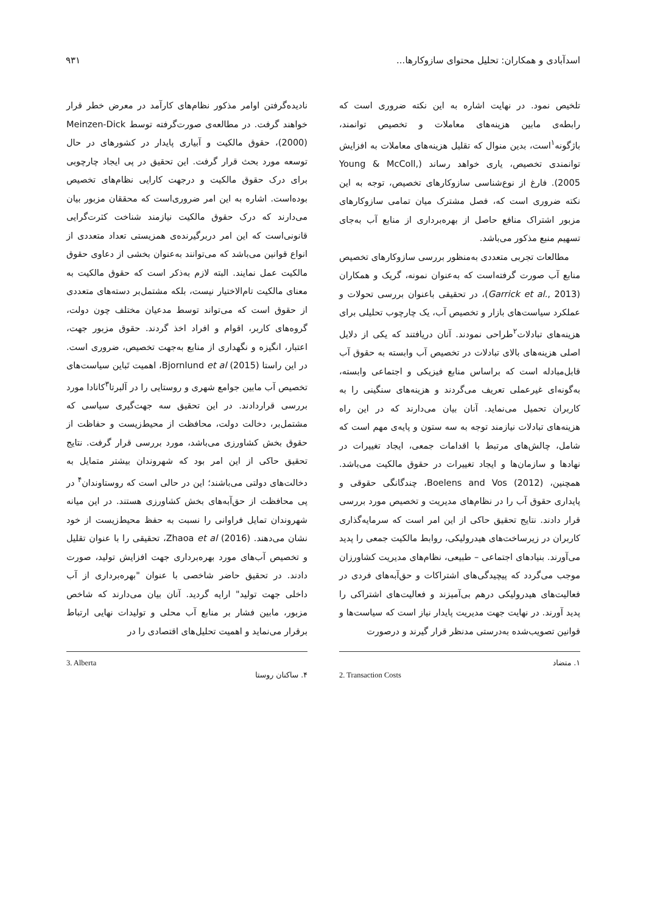اسدآبادی و همکاران: تحلیل محتوای سازوکارها... ۹۳۱
تلخیص نمود. در نهایت اشاره به این نکته ضروری است که رابطه‌ی مابین هزینه‌های معاملات و تخصیص توانمند، باژگونه<sup>۱</sup>است، بدین منوال که تقلیل هزینه‌های معاملات به افزایش توانمندی تخصیص، یاری خواهد رساند (Young & McColl, 2005). فارغ از نوع‌شناسی سازوکارهای تخصیص، توجه به این نکته ضروری است که، فصل مشترک میان تمامی سازوکارهای مزبور اشتراک منافع حاصل از بهره‌برداری از منابع آب به‌جای تسهیم منبع مذکور می‌باشد.
مطالعات تجربی متعددی به‌منظور بررسی سازوکارهای تخصیص منابع آب صورت گرفته‌است که به‌عنوان نمونه، گریک و همکاران (Garrick et al., 2013)، در تحقیقی باعنوان بررسی تحولات و عملکرد سیاست‌های بازار و تخصیص آب، یک چارچوب تحلیلی برای هزینه‌های تبادلات<sup>۲</sup>طراحی نمودند. آنان دریافتند که یکی از دلایل اصلی هزینه‌های بالای تبادلات در تخصیص آب وابسته به حقوق آب قابل‌مبادله است که براساس منابع فیزیکی و اجتماعی وابسته، به‌گونه‌ای غیرعملی تعریف می‌گردند و هزینه‌های سنگینی را به کاربران تحمیل می‌نماید. آنان بیان می‌دارند که در این راه هزینه‌های تبادلات نیازمند توجه به سه ستون و پایه‌ی مهم است که شامل، چالش‌های مرتبط با اقدامات جمعی، ایجاد تغییرات در نهادها و سازمان‌ها و ایجاد تغییرات در حقوق مالکیت می‌باشد. همچنین، Boelens and Vos (2012)، چندگانگی حقوقی و پایداری حقوق آب را در نظام‌های مدیریت و تخصیص مورد بررسی قرار دادند. نتایج تحقیق حاکی از این امر است که سرمایه‌گذاری کاربران در زیرساخت‌های هیدرولیکی، روابط مالکیت جمعی را پدید می‌آورند. بنیادهای اجتماعی – طبیعی، نظام‌های مدیریت کشاورزان موجب می‌گردد که پیچیدگی‌های اشتراکات و حق‌آبه‌های فردی در فعالیت‌های هیدرولیکی درهم بی‌آمیزند و فعالیت‌های اشتراکی را پدید آورند. در نهایت جهت مدیریت پایدار نیاز است که سیاست‌ها و قوانین تصویب‌شده به‌درستی مدنظر قرار گیرند و درصورت
۱. متضاد
2. Transaction Costs
نادیده‌گرفتن اوامر مذکور نظام‌های کارآمد در معرض خطر قرار خواهند گرفت. در مطالعه‌ی صورت‌گرفته توسط Meinzen-Dick (2000)، حقوق مالکیت و آبیاری پایدار در کشورهای در حال توسعه مورد بحث قرار گرفت. این تحقیق در پی ایجاد چارچوبی برای درک حقوق مالکیت و درجهت کارایی نظام‌های تخصیص بوده‌است. اشاره به این امر ضروری‌است که محققان مزبور بیان می‌دارند که درک حقوق مالکیت نیازمند شناخت کثرت‌گرایی قانونی‌است که این امر دربرگیرنده‌ی همزیستی تعداد متعددی از انواع قوانین می‌باشد که می‌توانند به‌عنوان بخشی از دعاوی حقوق مالکیت عمل نمایند. البته لازم به‌ذکر است که حقوق مالکیت به معنای مالکیت تام‌الاختیار نیست، بلکه مشتمل‌بر دسته‌های متعددی از حقوق است که می‌تواند توسط مدعیان مختلف چون دولت، گروه‌های کاربر، اقوام و افراد اخذ گردند. حقوق مزبور جهت، اعتبار، انگیزه و نگهداری از منابع به‌جهت تخصیص، ضروری است. در این راستا Bjornlund et al (2015)، اهمیت تَباین سیاست‌های تخصیص آب مابین جوامع شهری و روستایی را در آلبرتا<sup>۳</sup>کانادا مورد بررسی قراردادند. در این تحقیق سه جهت‌گیری سیاسی که مشتمل‌بر، دخالت دولت، محافظت از محیط‌زیست و حفاظت از حقوق بخش کشاورزی می‌باشد، مورد بررسی قرار گرفت. نتایج تحقیق حاکی از این امر بود که شهروندان بیشتر متمایل به دخالت‌های دولتی می‌باشند؛ این در حالی است که روستاوندان<sup>۴</sup> در پی محافظت از حق‌آبه‌های بخش کشاورزی هستند. در این میانه شهروندان تمایل فراوانی را نسبت به حفظ محیط‌زیست از خود نشان می‌دهند. Zhaoa et al (2016)، تحقیقی را با عنوان تقلیل و تخصیص آب‌های مورد بهره‌برداری جهت افزایش تولید، صورت دادند. در تحقیق حاضر شاخصی با عنوان "بهره‌برداری از آب داخلی جهت تولید" ارایه گردید. آنان بیان می‌دارند که شاخص مزبور، مابین فشار بر منابع آب محلی و تولیدات نهایی ارتباط برقرار می‌نماید و اهمیت تحلیل‌های اقتصادی را در
3. Alberta
۴. ساکنان روستا